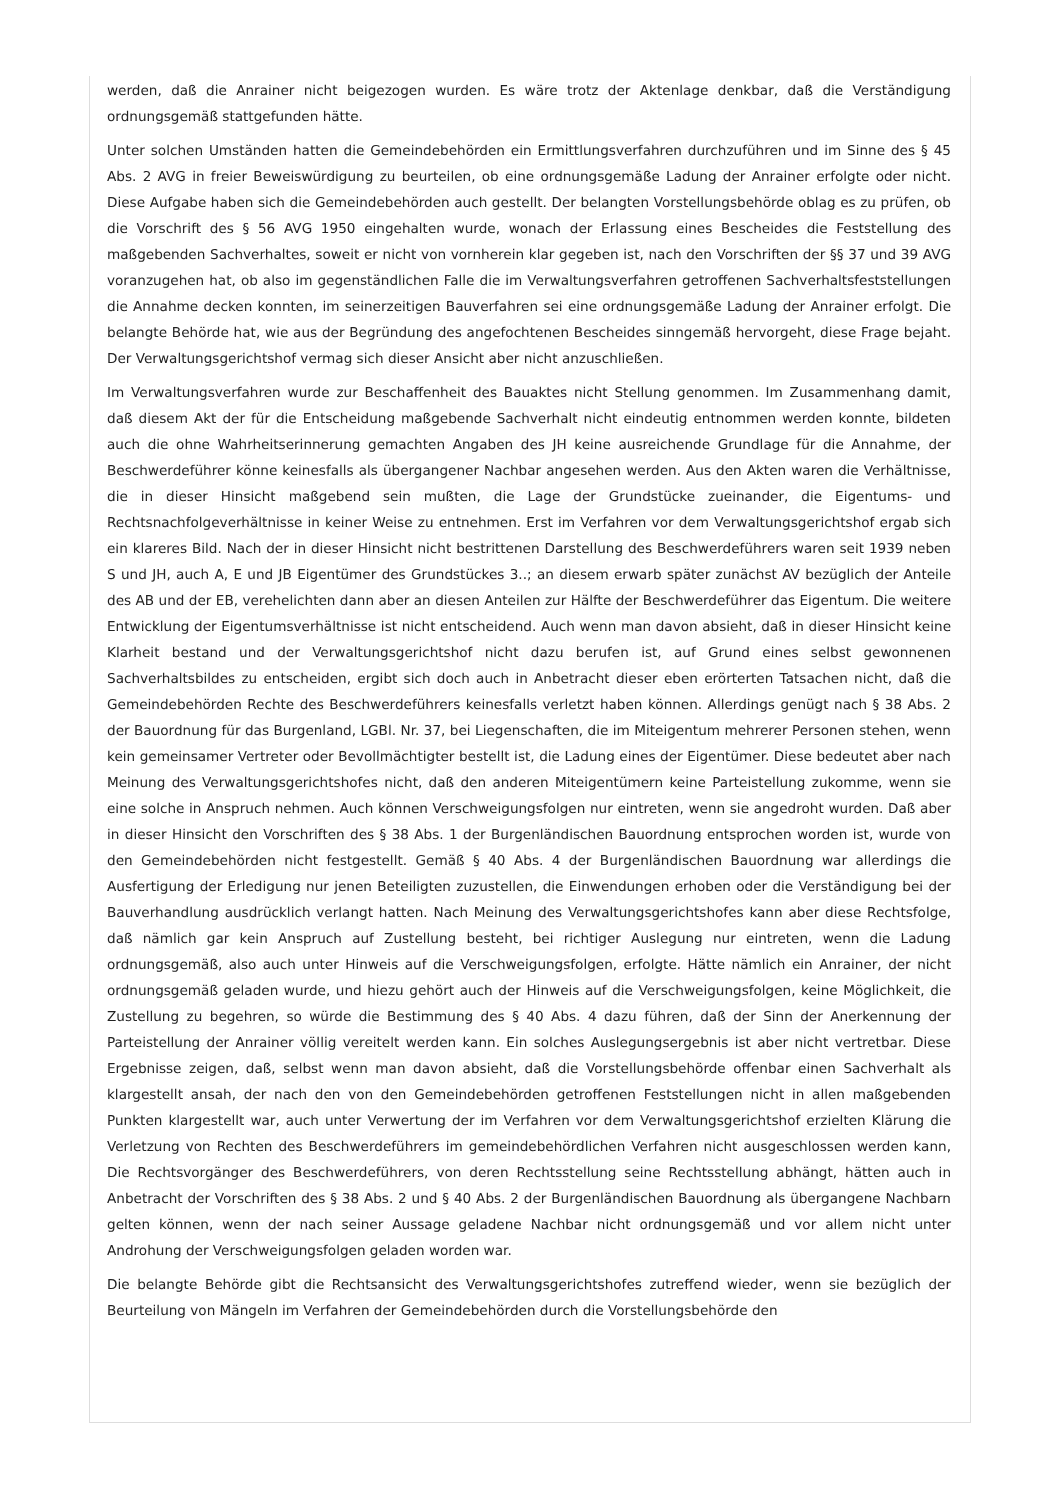werden, daß die Anrainer nicht beigezogen wurden. Es wäre trotz der Aktenlage denkbar, daß die Verständigung ordnungsgemäß stattgefunden hätte.
Unter solchen Umständen hatten die Gemeindebehörden ein Ermittlungsverfahren durchzuführen und im Sinne des § 45 Abs. 2 AVG in freier Beweiswürdigung zu beurteilen, ob eine ordnungsgemäße Ladung der Anrainer erfolgte oder nicht. Diese Aufgabe haben sich die Gemeindebehörden auch gestellt. Der belangten Vorstellungsbehörde oblag es zu prüfen, ob die Vorschrift des § 56 AVG 1950 eingehalten wurde, wonach der Erlassung eines Bescheides die Feststellung des maßgebenden Sachverhaltes, soweit er nicht von vornherein klar gegeben ist, nach den Vorschriften der §§ 37 und 39 AVG voranzugehen hat, ob also im gegenständlichen Falle die im Verwaltungsverfahren getroffenen Sachverhaltsfeststellungen die Annahme decken konnten, im seinerzeitigen Bauverfahren sei eine ordnungsgemäße Ladung der Anrainer erfolgt. Die belangte Behörde hat, wie aus der Begründung des angefochtenen Bescheides sinngemäß hervorgeht, diese Frage bejaht. Der Verwaltungsgerichtshof vermag sich dieser Ansicht aber nicht anzuschließen.
Im Verwaltungsverfahren wurde zur Beschaffenheit des Bauaktes nicht Stellung genommen. Im Zusammenhang damit, daß diesem Akt der für die Entscheidung maßgebende Sachverhalt nicht eindeutig entnommen werden konnte, bildeten auch die ohne Wahrheitserinnerung gemachten Angaben des JH keine ausreichende Grundlage für die Annahme, der Beschwerdeführer könne keinesfalls als übergangener Nachbar angesehen werden. Aus den Akten waren die Verhältnisse, die in dieser Hinsicht maßgebend sein mußten, die Lage der Grundstücke zueinander, die Eigentums- und Rechtsnachfolgeverhältnisse in keiner Weise zu entnehmen. Erst im Verfahren vor dem Verwaltungsgerichtshof ergab sich ein klareres Bild. Nach der in dieser Hinsicht nicht bestrittenen Darstellung des Beschwerdeführers waren seit 1939 neben S und JH, auch A, E und JB Eigentümer des Grundstückes 3..; an diesem erwarb später zunächst AV bezüglich der Anteile des AB und der EB, verehelichten dann aber an diesen Anteilen zur Hälfte der Beschwerdeführer das Eigentum. Die weitere Entwicklung der Eigentumsverhältnisse ist nicht entscheidend. Auch wenn man davon absieht, daß in dieser Hinsicht keine Klarheit bestand und der Verwaltungsgerichtshof nicht dazu berufen ist, auf Grund eines selbst gewonnenen Sachverhaltsbildes zu entscheiden, ergibt sich doch auch in Anbetracht dieser eben erörterten Tatsachen nicht, daß die Gemeindebehörden Rechte des Beschwerdeführers keinesfalls verletzt haben können. Allerdings genügt nach § 38 Abs. 2 der Bauordnung für das Burgenland, LGBl. Nr. 37, bei Liegenschaften, die im Miteigentum mehrerer Personen stehen, wenn kein gemeinsamer Vertreter oder Bevollmächtigter bestellt ist, die Ladung eines der Eigentümer. Diese bedeutet aber nach Meinung des Verwaltungsgerichtshofes nicht, daß den anderen Miteigentümern keine Parteistellung zukomme, wenn sie eine solche in Anspruch nehmen. Auch können Verschweigungsfolgen nur eintreten, wenn sie angedroht wurden. Daß aber in dieser Hinsicht den Vorschriften des § 38 Abs. 1 der Burgenländischen Bauordnung entsprochen worden ist, wurde von den Gemeindebehörden nicht festgestellt. Gemäß § 40 Abs. 4 der Burgenländischen Bauordnung war allerdings die Ausfertigung der Erledigung nur jenen Beteiligten zuzustellen, die Einwendungen erhoben oder die Verständigung bei der Bauverhandlung ausdrücklich verlangt hatten. Nach Meinung des Verwaltungsgerichtshofes kann aber diese Rechtsfolge, daß nämlich gar kein Anspruch auf Zustellung besteht, bei richtiger Auslegung nur eintreten, wenn die Ladung ordnungsgemäß, also auch unter Hinweis auf die Verschweigungsfolgen, erfolgte. Hätte nämlich ein Anrainer, der nicht ordnungsgemäß geladen wurde, und hiezu gehört auch der Hinweis auf die Verschweigungsfolgen, keine Möglichkeit, die Zustellung zu begehren, so würde die Bestimmung des § 40 Abs. 4 dazu führen, daß der Sinn der Anerkennung der Parteistellung der Anrainer völlig vereitelt werden kann. Ein solches Auslegungsergebnis ist aber nicht vertretbar. Diese Ergebnisse zeigen, daß, selbst wenn man davon absieht, daß die Vorstellungsbehörde offenbar einen Sachverhalt als klargestellt ansah, der nach den von den Gemeindebehörden getroffenen Feststellungen nicht in allen maßgebenden Punkten klargestellt war, auch unter Verwertung der im Verfahren vor dem Verwaltungsgerichtshof erzielten Klärung die Verletzung von Rechten des Beschwerdeführers im gemeindebehördlichen Verfahren nicht ausgeschlossen werden kann, Die Rechtsvorgänger des Beschwerdeführers, von deren Rechtsstellung seine Rechtsstellung abhängt, hätten auch in Anbetracht der Vorschriften des § 38 Abs. 2 und § 40 Abs. 2 der Burgenländischen Bauordnung als übergangene Nachbarn gelten können, wenn der nach seiner Aussage geladene Nachbar nicht ordnungsgemäß und vor allem nicht unter Androhung der Verschweigungsfolgen geladen worden war.
Die belangte Behörde gibt die Rechtsansicht des Verwaltungsgerichtshofes zutreffend wieder, wenn sie bezüglich der Beurteilung von Mängeln im Verfahren der Gemeindebehörden durch die Vorstellungsbehörde den